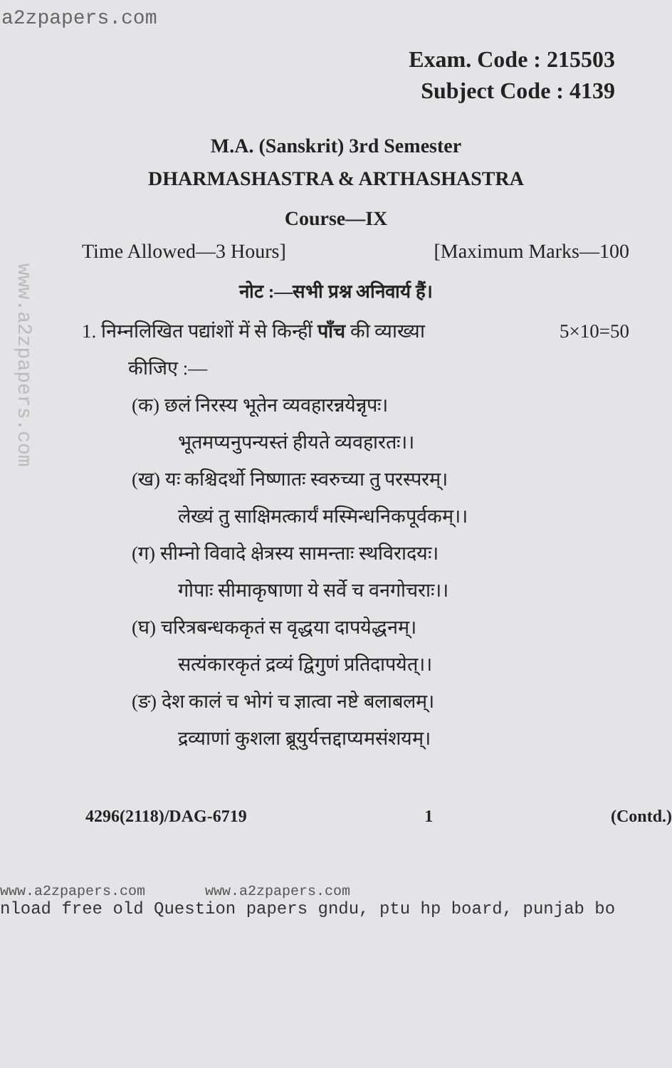a2zpapers.com
www.a2zpapers.com
Exam. Code : 215503
Subject Code : 4139
M.A. (Sanskrit) 3rd Semester
DHARMASHASTRA & ARTHASHASTRA
Course—IX
Time Allowed—3 Hours] [Maximum Marks—100
नोट :—सभी प्रश्न अनिवार्य हैं।
1. निम्नलिखित पद्यांशों में से किन्हीं पाँच की व्याख्या 5×10=50
कीजिए :—
(क) छलं निरस्य भूतेन व्यवहारन्नयेन्नृपः।
भूतमप्यनुपन्यस्तं हीयते व्यवहारतः।।
(ख) यः कश्चिदर्थो निष्णातः स्वरुच्या तु परस्परम्।
लेख्यं तु साक्षिमत्कार्यं मस्मिन्धनिकपूर्वकम्।।
(ग) सीम्नो विवादे क्षेत्रस्य सामन्ताः स्थविरादयः।
गोपाः सीमाकृषाणा ये सर्वे च वनगोचराः।।
(घ) चरित्रबन्धककृतं स वृद्धया दापयेद्धनम्।
सत्यंकारकृतं द्रव्यं द्विगुणं प्रतिदापयेत्।।
(ङ) देश कालं च भोगं च ज्ञात्वा नष्टे बलाबलम्।
द्रव्याणां कुशला ब्रूयुर्यत्तद्दाप्यमसंशयम्।
4296(2118)/DAG-6719 1 (Contd.)
www.a2zpapers.com www.a2zpapers.com
nload free old Question papers gndu, ptu hp board, punjab bo